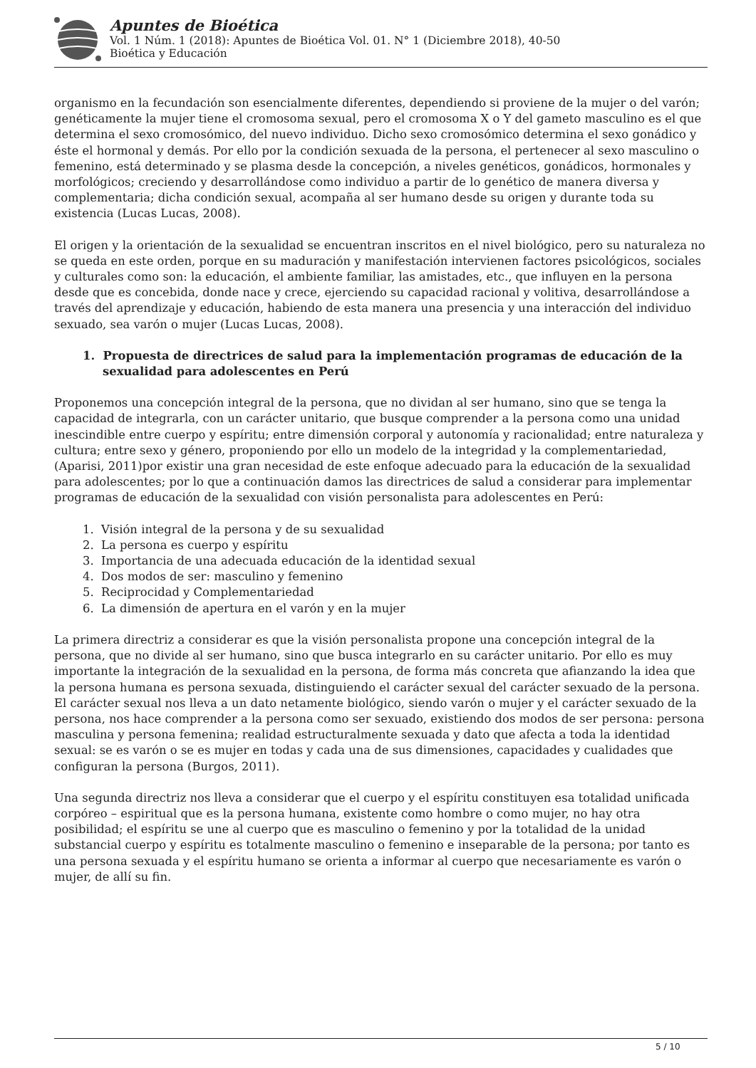Apuntes de Bioética
Vol. 1 Núm. 1 (2018): Apuntes de Bioética Vol. 01. N° 1 (Diciembre 2018), 40-50
Bioética y Educación
organismo en la fecundación son esencialmente diferentes, dependiendo si proviene de la mujer o del varón; genéticamente la mujer tiene el cromosoma sexual, pero el cromosoma X o Y del gameto masculino es el que determina el sexo cromosómico, del nuevo individuo. Dicho sexo cromosómico determina el sexo gonádico y éste el hormonal y demás. Por ello por la condición sexuada de la persona, el pertenecer al sexo masculino o femenino, está determinado y se plasma desde la concepción, a niveles genéticos, gonádicos, hormonales y morfológicos; creciendo y desarrollándose como individuo a partir de lo genético de manera diversa y complementaria; dicha condición sexual, acompaña al ser humano desde su origen y durante toda su existencia (Lucas Lucas, 2008).
El origen y la orientación de la sexualidad se encuentran inscritos en el nivel biológico, pero su naturaleza no se queda en este orden, porque en su maduración y manifestación intervienen factores psicológicos, sociales y culturales como son: la educación, el ambiente familiar, las amistades, etc., que influyen en la persona desde que es concebida, donde nace y crece, ejerciendo su capacidad racional y volitiva, desarrollándose a través del aprendizaje y educación, habiendo de esta manera una presencia y una interacción del individuo sexuado, sea varón o mujer (Lucas Lucas, 2008).
1. Propuesta de directrices de salud para la implementación programas de educación de la sexualidad para adolescentes en Perú
Proponemos una concepción integral de la persona, que no dividan al ser humano, sino que se tenga la capacidad de integrarla, con un carácter unitario, que busque comprender a la persona como una unidad inescindible entre cuerpo y espíritu; entre dimensión corporal y autonomía y racionalidad; entre naturaleza y cultura; entre sexo y género, proponiendo por ello un modelo de la integridad y la complementariedad, (Aparisi, 2011)por existir una gran necesidad de este enfoque adecuado para la educación de la sexualidad para adolescentes; por lo que a continuación damos las directrices de salud a considerar para implementar programas de educación de la sexualidad con visión personalista para adolescentes en Perú:
1. Visión integral de la persona y de su sexualidad
2. La persona es cuerpo y espíritu
3. Importancia de una adecuada educación de la identidad sexual
4. Dos modos de ser: masculino y femenino
5. Reciprocidad y Complementariedad
6. La dimensión de apertura en el varón y en la mujer
La primera directriz a considerar es que la visión personalista propone una concepción integral de la persona, que no divide al ser humano, sino que busca integrarlo en su carácter unitario. Por ello es muy importante la integración de la sexualidad en la persona, de forma más concreta que afianzando la idea que la persona humana es persona sexuada, distinguiendo el carácter sexual del carácter sexuado de la persona. El carácter sexual nos lleva a un dato netamente biológico, siendo varón o mujer y el carácter sexuado de la persona, nos hace comprender a la persona como ser sexuado, existiendo dos modos de ser persona: persona masculina y persona femenina; realidad estructuralmente sexuada y dato que afecta a toda la identidad sexual: se es varón o se es mujer en todas y cada una de sus dimensiones, capacidades y cualidades que configuran la persona (Burgos, 2011).
Una segunda directriz nos lleva a considerar que el cuerpo y el espíritu constituyen esa totalidad unificada corpóreo – espiritual que es la persona humana, existente como hombre o como mujer, no hay otra posibilidad; el espíritu se une al cuerpo que es masculino o femenino y por la totalidad de la unidad substancial cuerpo y espíritu es totalmente masculino o femenino e inseparable de la persona; por tanto es una persona sexuada y el espíritu humano se orienta a informar al cuerpo que necesariamente es varón o mujer, de allí su fin.
5 / 10